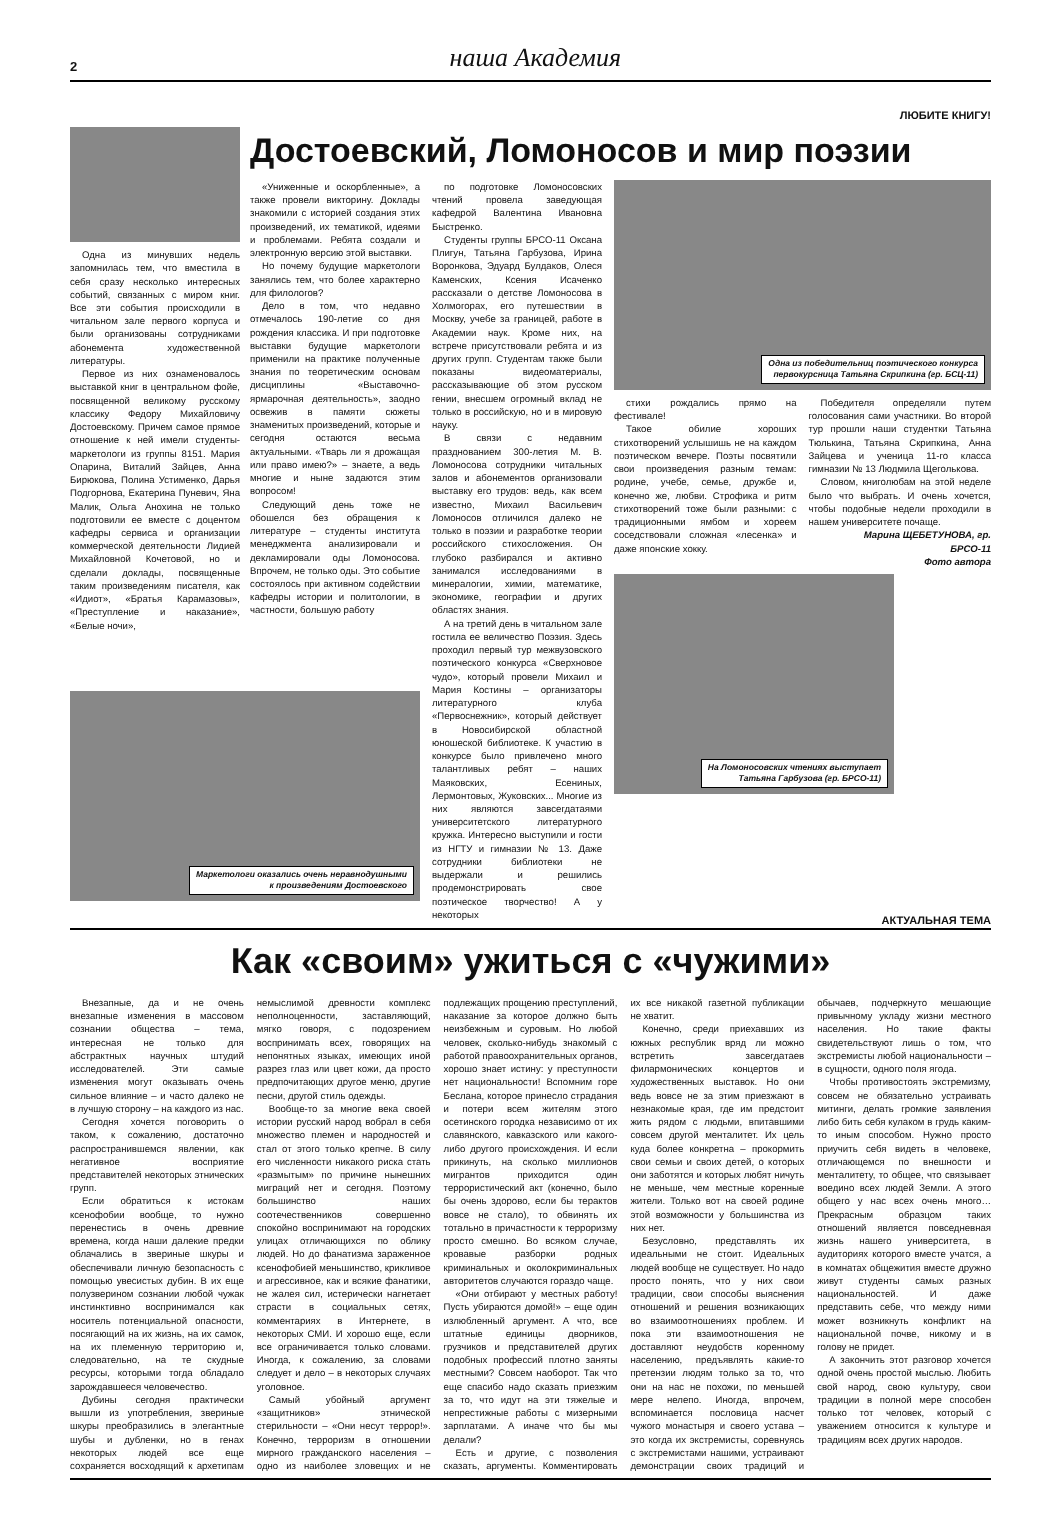2 наша Академия
ЛЮБИТЕ КНИГУ!
Одна из минувших недель запомнилась тем, что вместила в себя сразу несколько интересных событий, связанных с миром книг. Все эти события происходили в читальном зале первого корпуса и были организованы сотрудниками абонемента художественной литературы.
Первое из них ознаменовалось выставкой книг в центральном фойе, посвященной великому русскому классику Федору Михайловичу Достоевскому. Причем самое прямое отношение к ней имели студенты-маркетологи из группы 8151. Мария Опарина, Виталий Зайцев, Анна Бирюкова, Полина Устименко, Дарья Подгорнова, Екатерина Пуневич, Яна Малик, Ольга Анохина не только подготовили ее вместе с доцентом кафедры сервиса и организации коммерческой деятельности Лидией Михайловной Кочетовой, но и сделали доклады, посвященные таким произведениям писателя, как «Идиот», «Братья Карамазовы», «Преступление и наказание», «Белые ночи»,
Достоевский, Ломоносов и мир поэзии
«Униженные и оскорбленные», а также провели викторину. Доклады знакомили с историей создания этих произведений, их тематикой, идеями и проблемами. Ребята создали и электронную версию этой выставки.
Но почему будущие маркетологи занялись тем, что более характерно для филологов?
Дело в том, что недавно отмечалось 190-летие со дня рождения классика. И при подготовке выставки будущие маркетологи применили на практике полученные знания по теоретическим основам дисциплины «Выставочно-ярмарочная деятельность», заодно освежив в памяти сюжеты знаменитых произведений, которые и сегодня остаются весьма актуальными. «Тварь ли я дрожащая или право имею?» – знаете, а ведь многие и ныне задаются этим вопросом!
Следующий день тоже не обошелся без обращения к литературе – студенты института менеджмента анализировали и декламировали оды Ломоносова. Впрочем, не только оды. Это событие состоялось при активном содействии кафедры истории и политологии, в частности, большую работу
по подготовке Ломоносовских чтений провела заведующая кафедрой Валентина Ивановна Быстренко.
Студенты группы БРСО-11 Оксана Плигун, Татьяна Гарбузова, Ирина Воронкова, Эдуард Булдаков, Олеся Каменских, Ксения Исаченко рассказали о детстве Ломоносова в Холмогорах, его путешествии в Москву, учебе за границей, работе в Академии наук. Кроме них, на встрече присутствовали ребята и из других групп. Студентам также были показаны видеоматериалы, рассказывающие об этом русском гении, внесшем огромный вклад не только в российскую, но и в мировую науку.
В связи с недавним празднованием 300-летия М. В. Ломоносова сотрудники читальных залов и абонементов организовали выставку его трудов: ведь, как всем известно, Михаил Васильевич Ломоносов отличился далеко не только в поэзии и разработке теории российского стихосложения. Он глубоко разбирался и активно занимался исследованиями в минералогии, химии, математике, экономике, географии и других областях знания.
А на третий день в читальном зале гостила ее величество Поэзия. Здесь проходил первый тур межвузовского поэтического конкурса «Сверхновое чудо», который провели Михаил и Мария Костины – организаторы литературного клуба «Первоснежник», который действует в Новосибирской областной юношеской библиотеке. К участию в конкурсе было привлечено много талантливых ребят – наших Маяковских, Есениных, Лермонтовых, Жуковских... Многие из них являются завсегдатаями университетского литературного кружка. Интересно выступили и гости из НГТУ и гимназии № 13. Даже сотрудники библиотеки не выдержали и решились продемонстрировать свое поэтическое творчество! А у некоторых
Одна из победительниц поэтического конкурса
первокурсница Татьяна Скрипкина (гр. БСЦ-11)
стихи рождались прямо на фестивале!
Такое обилие хороших стихотворений услышишь не на каждом поэтическом вечере. Поэты посвятили свои произведения разным темам: родине, учебе, семье, дружбе и, конечно же, любви. Строфика и ритм стихотворений тоже были разными: с традиционными ямбом и хореем соседствовали сложная «лесенка» и даже японские хокку.
Победителя определяли путем голосования сами участники. Во второй тур прошли наши студентки Татьяна Тюлькина, Татьяна Скрипкина, Анна Зайцева и ученица 11-го класса гимназии № 13 Людмила Щеголькова.
Словом, книголюбам на этой неделе было что выбрать. И очень хочется, чтобы подобные недели проходили в нашем университете почаще.
Марина ЩЕБЕТУНОВА, гр. БРСО-11
Фото автора
На Ломоносовских чтениях выступает
Татьяна Гарбузова (гр. БРСО-11)
Маркетологи оказались очень неравнодушными
к произведениям Достоевского
АКТУАЛЬНАЯ ТЕМА
Как «своим» ужиться с «чужими»
Внезапные, да и не очень внезапные изменения в массовом сознании общества – тема, интересная не только для абстрактных научных штудий исследователей. Эти самые изменения могут оказывать очень сильное влияние – и часто далеко не в лучшую сторону – на каждого из нас.
Сегодня хочется поговорить о таком, к сожалению, достаточно распространившемся явлении, как негативное восприятие представителей некоторых этнических групп.
Если обратиться к истокам ксенофобии вообще, то нужно перенестись в очень древние времена, когда наши далекие предки облачались в звериные шкуры и обеспечивали личную безопасность с помощью увесистых дубин. В их еще полузверином сознании любой чужак инстинктивно воспринимался как носитель потенциальной опасности, посягающий на их жизнь, на их самок, на их племенную территорию и, следовательно, на те скудные ресурсы, которыми тогда обладало зарождавшееся человечество.
Дубины сегодня практически вышли из употребления, звериные шкуры преобразились в элегантные шубы и дубленки, но в генах некоторых людей все еще сохраняется восходящий к архетипам немыслимой древности комплекс неполноценности, заставляющий, мягко говоря, с подозрением воспринимать всех, говорящих на непонятных языках, имеющих иной разрез глаз или цвет кожи, да просто предпочитающих другое меню, другие песни, другой стиль одежды.
Вообще-то за многие века своей истории русский народ вобрал в себя множество племен и народностей и стал от этого только крепче. В силу его численности никакого риска стать «размытым» по причине нынешних миграций нет и сегодня. Поэтому большинство наших соотечественников совершенно спокойно воспринимают на городских улицах отличающихся по облику людей. Но до фанатизма зараженное ксенофобией меньшинство, крикливое и агрессивное, как и всякие фанатики, не жалея сил, истерически нагнетает страсти в социальных сетях, комментариях в Интернете, в некоторых СМИ. И хорошо еще, если все ограничивается только словами. Иногда, к сожалению, за словами следует и дело – в некоторых случаях уголовное.
Самый убойный аргумент «защитников» этнической стерильности – «Они несут террор!». Конечно, терроризм в отношении мирного гражданского населения – одно из наиболее зловещих и не подлежащих прощению преступлений, наказание за которое должно быть неизбежным и суровым. Но любой человек, сколько-нибудь знакомый с работой правоохранительных органов, хорошо знает истину: у преступности нет национальности! Вспомним горе Беслана, которое принесло страдания и потери всем жителям этого осетинского городка независимо от их славянского, кавказского или какого-либо другого происхождения. И если прикинуть, на сколько миллионов мигрантов приходится один террористический акт (конечно, было бы очень здорово, если бы терактов вовсе не стало), то обвинять их тотально в причастности к терроризму просто смешно. Во всяком случае, кровавые разборки родных криминальных и околокриминальных авторитетов случаются гораздо чаще.
«Они отбирают у местных работу! Пусть убираются домой!» – еще один излюбленный аргумент. А что, все штатные единицы дворников, грузчиков и представителей других подобных профессий плотно заняты местными? Совсем наоборот. Так что еще спасибо надо сказать приезжим за то, что идут на эти тяжелые и непрестижные работы с мизерными зарплатами. А иначе что бы мы делали?
Есть и другие, с позволения сказать, аргументы. Комментировать их все никакой газетной публикации не хватит.
Конечно, среди приехавших из южных республик вряд ли можно встретить завсегдатаев филармонических концертов и художественных выставок. Но они ведь вовсе не за этим приезжают в незнакомые края, где им предстоит жить рядом с людьми, впитавшими совсем другой менталитет. Их цель куда более конкретна – прокормить свои семьи и своих детей, о которых они заботятся и которых любят ничуть не меньше, чем местные коренные жители. Только вот на своей родине этой возможности у большинства из них нет.
Безусловно, представлять их идеальными не стоит. Идеальных людей вообще не существует. Но надо просто понять, что у них свои традиции, свои способы выяснения отношений и решения возникающих во взаимоотношениях проблем. И пока эти взаимоотношения не доставляют неудобств коренному населению, предъявлять какие-то претензии людям только за то, что они на нас не похожи, по меньшей мере нелепо. Иногда, впрочем, вспоминается пословица насчет чужого монастыря и своего устава – это когда их экстремисты, соревнуясь с экстремистами нашими, устраивают демонстрации своих традиций и обычаев, подчеркнуто мешающие привычному укладу жизни местного населения. Но такие факты свидетельствуют лишь о том, что экстремисты любой национальности – в сущности, одного поля ягода.
Чтобы противостоять экстремизму, совсем не обязательно устраивать митинги, делать громкие заявления либо бить себя кулаком в грудь каким-то иным способом. Нужно просто приучить себя видеть в человеке, отличающемся по внешности и менталитету, то общее, что связывает воедино всех людей Земли. А этого общего у нас всех очень много… Прекрасным образцом таких отношений является повседневная жизнь нашего университета, в аудиториях которого вместе учатся, а в комнатах общежития вместе дружно живут студенты самых разных национальностей. И даже представить себе, что между ними может возникнуть конфликт на национальной почве, никому и в голову не придет.
А закончить этот разговор хочется одной очень простой мыслью. Любить свой народ, свою культуру, свои традиции в полной мере способен только тот человек, который с уважением относится к культуре и традициям всех других народов.